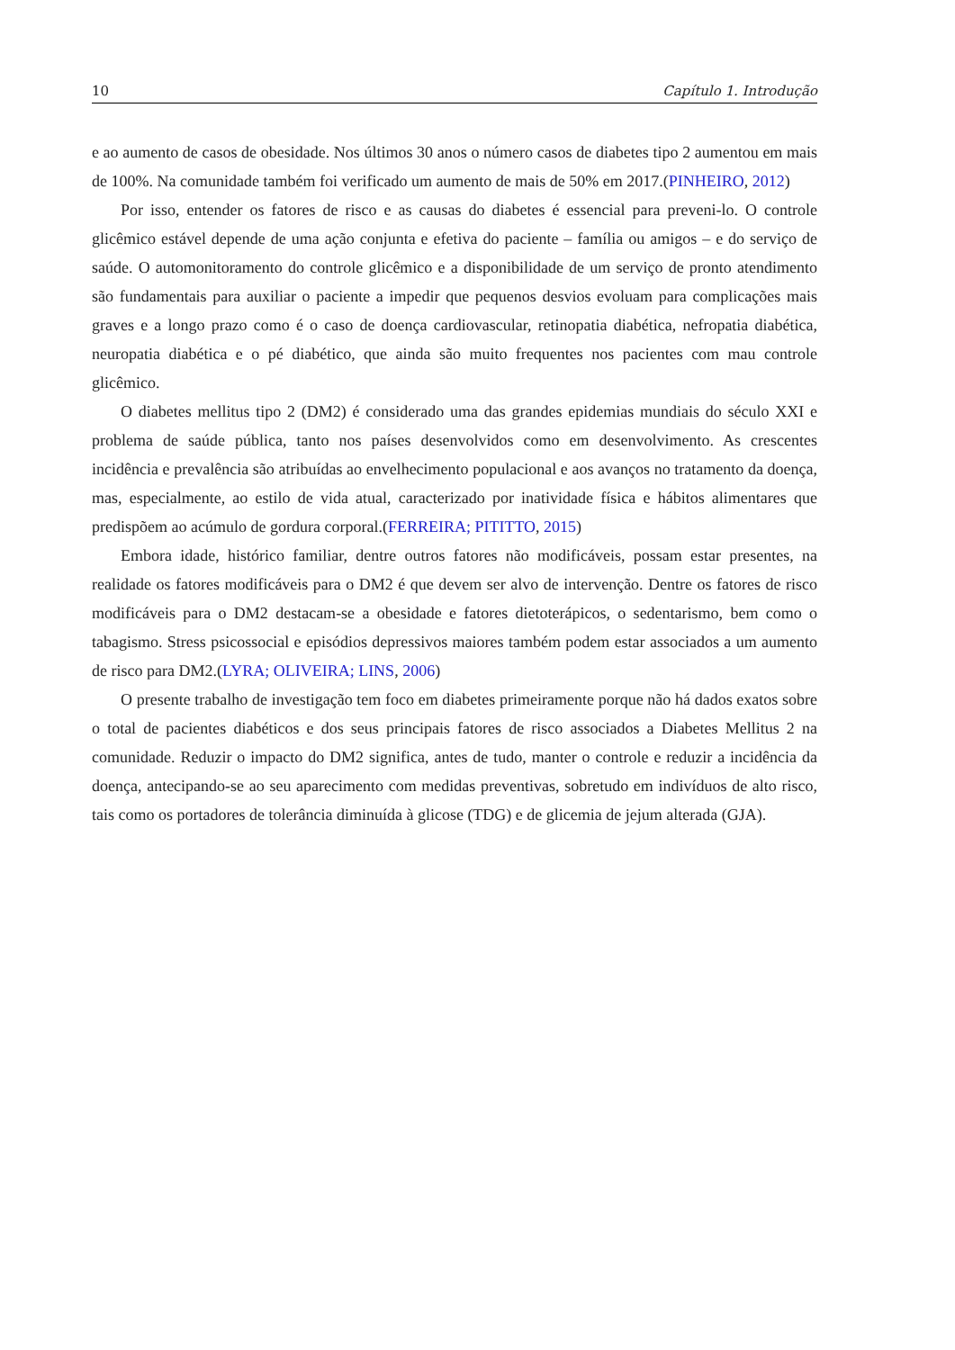10 Capítulo 1. Introdução
e ao aumento de casos de obesidade. Nos últimos 30 anos o número casos de diabetes tipo 2 aumentou em mais de 100%. Na comunidade também foi verificado um aumento de mais de 50% em 2017.(PINHEIRO, 2012)
Por isso, entender os fatores de risco e as causas do diabetes é essencial para preveni-lo. O controle glicêmico estável depende de uma ação conjunta e efetiva do paciente – família ou amigos – e do serviço de saúde. O automonitoramento do controle glicêmico e a disponibilidade de um serviço de pronto atendimento são fundamentais para auxiliar o paciente a impedir que pequenos desvios evoluam para complicações mais graves e a longo prazo como é o caso de doença cardiovascular, retinopatia diabética, nefropatia diabética, neuropatia diabética e o pé diabético, que ainda são muito frequentes nos pacientes com mau controle glicêmico.
O diabetes mellitus tipo 2 (DM2) é considerado uma das grandes epidemias mundiais do século XXI e problema de saúde pública, tanto nos países desenvolvidos como em desenvolvimento. As crescentes incidência e prevalência são atribuídas ao envelhecimento populacional e aos avanços no tratamento da doença, mas, especialmente, ao estilo de vida atual, caracterizado por inatividade física e hábitos alimentares que predispõem ao acúmulo de gordura corporal.(FERREIRA; PITITTO, 2015)
Embora idade, histórico familiar, dentre outros fatores não modificáveis, possam estar presentes, na realidade os fatores modificáveis para o DM2 é que devem ser alvo de intervenção. Dentre os fatores de risco modificáveis para o DM2 destacam-se a obesidade e fatores dietoterápicos, o sedentarismo, bem como o tabagismo. Stress psicossocial e episódios depressivos maiores também podem estar associados a um aumento de risco para DM2.(LYRA; OLIVEIRA; LINS, 2006)
O presente trabalho de investigação tem foco em diabetes primeiramente porque não há dados exatos sobre o total de pacientes diabéticos e dos seus principais fatores de risco associados a Diabetes Mellitus 2 na comunidade. Reduzir o impacto do DM2 significa, antes de tudo, manter o controle e reduzir a incidência da doença, antecipando-se ao seu aparecimento com medidas preventivas, sobretudo em indivíduos de alto risco, tais como os portadores de tolerância diminuída à glicose (TDG) e de glicemia de jejum alterada (GJA).